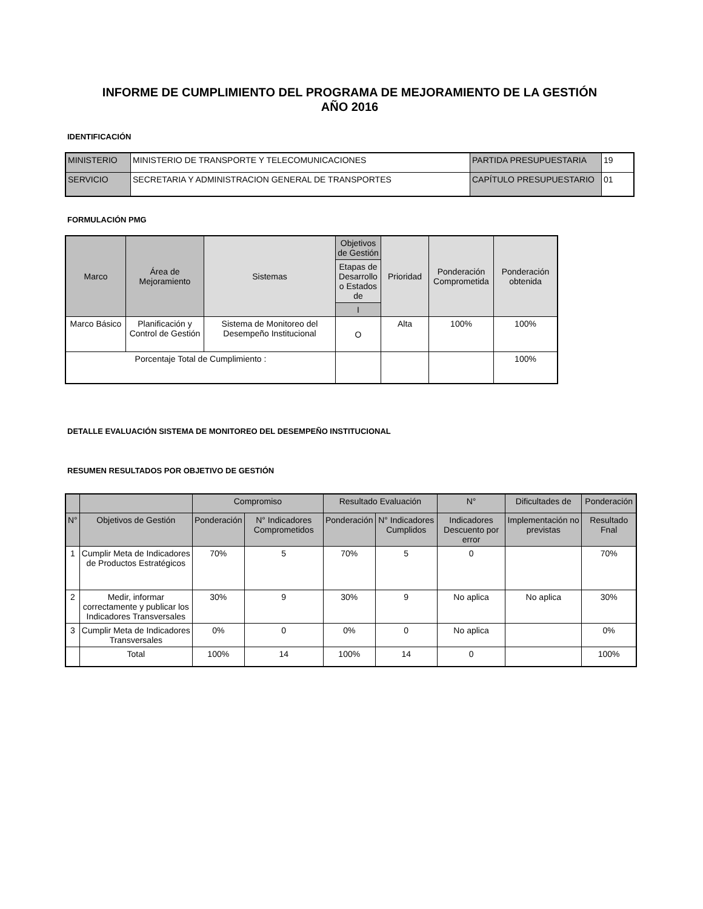INFORME DE CUMPLIMIENTO DEL PROGRAMA DE MEJORAMIENTO DE LA GESTIÓN
AÑO 2016
IDENTIFICACIÓN
| MINISTERIO | MINISTERIO DE TRANSPORTE Y TELECOMUNICACIONES | PARTIDA PRESUPUESTARIA | 19 |
| SERVICIO | SECRETARIA Y ADMINISTRACION GENERAL DE TRANSPORTES | CAPÍTULO PRESUPUESTARIO | 01 |
FORMULACIÓN PMG
| Marco | Área de Mejoramiento | Sistemas | Objetivos de Gestión | Prioridad | Ponderación Comprometida | Ponderación obtenida |
| --- | --- | --- | --- | --- | --- | --- |
| | | | Etapas de Desarrollo o Estados de | | | |
| | | | I | | | |
| Marco Básico | Planificación y Control de Gestión | Sistema de Monitoreo del Desempeño Institucional | O | Alta | 100% | 100% |
| Porcentaje Total de Cumplimiento : | | | | | | 100% |
DETALLE EVALUACIÓN SISTEMA DE MONITOREO DEL DESEMPEÑO INSTITUCIONAL
RESUMEN RESULTADOS POR OBJETIVO DE GESTIÓN
| | | Compromiso | | Resultado Evaluación | | N° | Dificultades de | Ponderación |
| --- | --- | --- | --- | --- | --- | --- | --- | --- |
| N° | Objetivos de Gestión | Ponderación | N° Indicadores Comprometidos | Ponderación | N° Indicadores Cumplidos | Indicadores Descuento por error | Implementación no previstas | Resultado Fnal |
| 1 | Cumplir Meta de Indicadores de Productos Estratégicos | 70% | 5 | 70% | 5 | 0 | | 70% |
| 2 | Medir, informar correctamente y publicar los Indicadores Transversales | 30% | 9 | 30% | 9 | No aplica | No aplica | 30% |
| 3 | Cumplir Meta de Indicadores Transversales | 0% | 0 | 0% | 0 | No aplica | | 0% |
| | Total | 100% | 14 | 100% | 14 | 0 | | 100% |